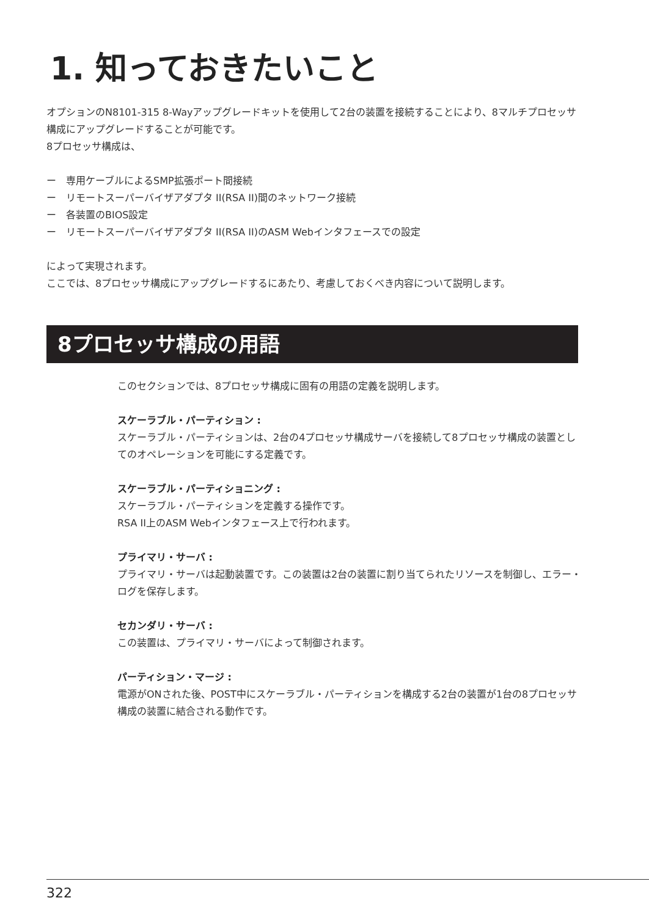1. 知っておきたいこと
オプションのN8101-315 8-Wayアップグレードキットを使用して2台の装置を接続することにより、8マルチプロセッサ構成にアップグレードすることが可能です。
8プロセッサ構成は、
ー　専用ケーブルによるSMP拡張ポート間接続
ー　リモートスーパーバイザアダプタ II(RSA II)間のネットワーク接続
ー　各装置のBIOS設定
ー　リモートスーパーバイザアダプタ II(RSA II)のASM Webインタフェースでの設定
によって実現されます。
ここでは、8プロセッサ構成にアップグレードするにあたり、考慮しておくべき内容について説明します。
8プロセッサ構成の用語
このセクションでは、8プロセッサ構成に固有の用語の定義を説明します。
スケーラブル・パーティション :
スケーラブル・パーティションは、2台の4プロセッサ構成サーバを接続して8プロセッサ構成の装置としてのオペレーションを可能にする定義です。
スケーラブル・パーティショニング :
スケーラブル・パーティションを定義する操作です。
RSA II上のASM Webインタフェース上で行われます。
プライマリ・サーバ :
プライマリ・サーバは起動装置です。この装置は2台の装置に割り当てられたリソースを制御し、エラー・ログを保存します。
セカンダリ・サーバ :
この装置は、プライマリ・サーバによって制御されます。
パーティション・マージ :
電源がONされた後、POST中にスケーラブル・パーティションを構成する2台の装置が1台の8プロセッサ構成の装置に結合される動作です。
322